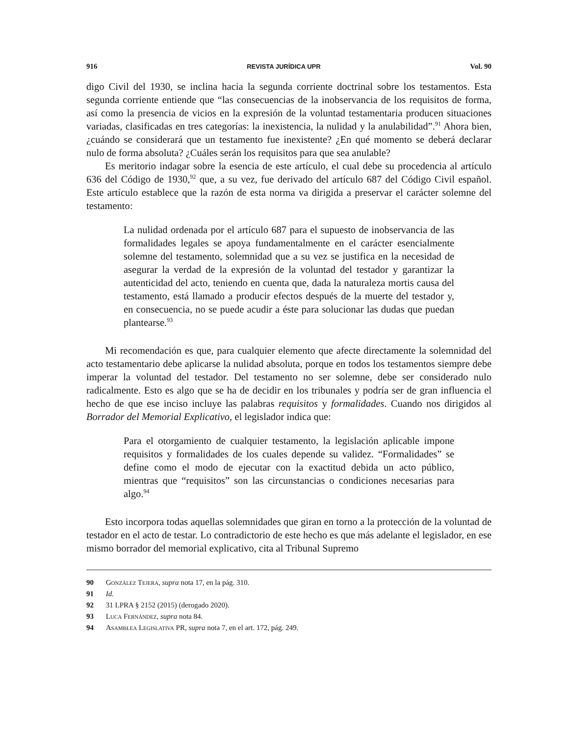916 REVISTA JURÍDICA UPR Vol. 90
digo Civil del 1930, se inclina hacia la segunda corriente doctrinal sobre los testamentos. Esta segunda corriente entiende que “las consecuencias de la inobservancia de los requisitos de forma, así como la presencia de vicios en la expresión de la voluntad testamentaria producen situaciones variadas, clasificadas en tres categorías: la inexistencia, la nulidad y la anulabilidad”.<sup>91</sup> Ahora bien, ¿cuándo se considerará que un testamento fue inexistente? ¿En qué momento se deberá declarar nulo de forma absoluta? ¿Cuáles serán los requisitos para que sea anulable?
Es meritorio indagar sobre la esencia de este artículo, el cual debe su procedencia al artículo 636 del Código de 1930,<sup>92</sup> que, a su vez, fue derivado del artículo 687 del Código Civil español. Este artículo establece que la razón de esta norma va dirigida a preservar el carácter solemne del testamento:
La nulidad ordenada por el artículo 687 para el supuesto de inobservancia de las formalidades legales se apoya fundamentalmente en el carácter esencialmente solemne del testamento, solemnidad que a su vez se justifica en la necesidad de asegurar la verdad de la expresión de la voluntad del testador y garantizar la autenticidad del acto, teniendo en cuenta que, dada la naturaleza mortis causa del testamento, está llamado a producir efectos después de la muerte del testador y, en consecuencia, no se puede acudir a éste para solucionar las dudas que puedan plantearse.<sup>93</sup>
Mi recomendación es que, para cualquier elemento que afecte directamente la solemnidad del acto testamentario debe aplicarse la nulidad absoluta, porque en todos los testamentos siempre debe imperar la voluntad del testador. Del testamento no ser solemne, debe ser considerado nulo radicalmente. Esto es algo que se ha de decidir en los tribunales y podría ser de gran influencia el hecho de que ese inciso incluye las palabras requisitos y formalidades. Cuando nos dirigidos al Borrador del Memorial Explicativo, el legislador indica que:
Para el otorgamiento de cualquier testamento, la legislación aplicable impone requisitos y formalidades de los cuales depende su validez. “Formalidades” se define como el modo de ejecutar con la exactitud debida un acto público, mientras que “requisitos” son las circunstancias o condiciones necesarias para algo.<sup>94</sup>
Esto incorpora todas aquellas solemnidades que giran en torno a la protección de la voluntad de testador en el acto de testar. Lo contradictorio de este hecho es que más adelante el legislador, en ese mismo borrador del memorial explicativo, cita al Tribunal Supremo
90 González Tejera, supra nota 17, en la pág. 310.
91 Id.
92 31 LPRA § 2152 (2015) (derogado 2020).
93 Luca Fernández, supra nota 84.
94 Asamblea Legislativa PR, supra nota 7, en el art. 172, pág. 249.